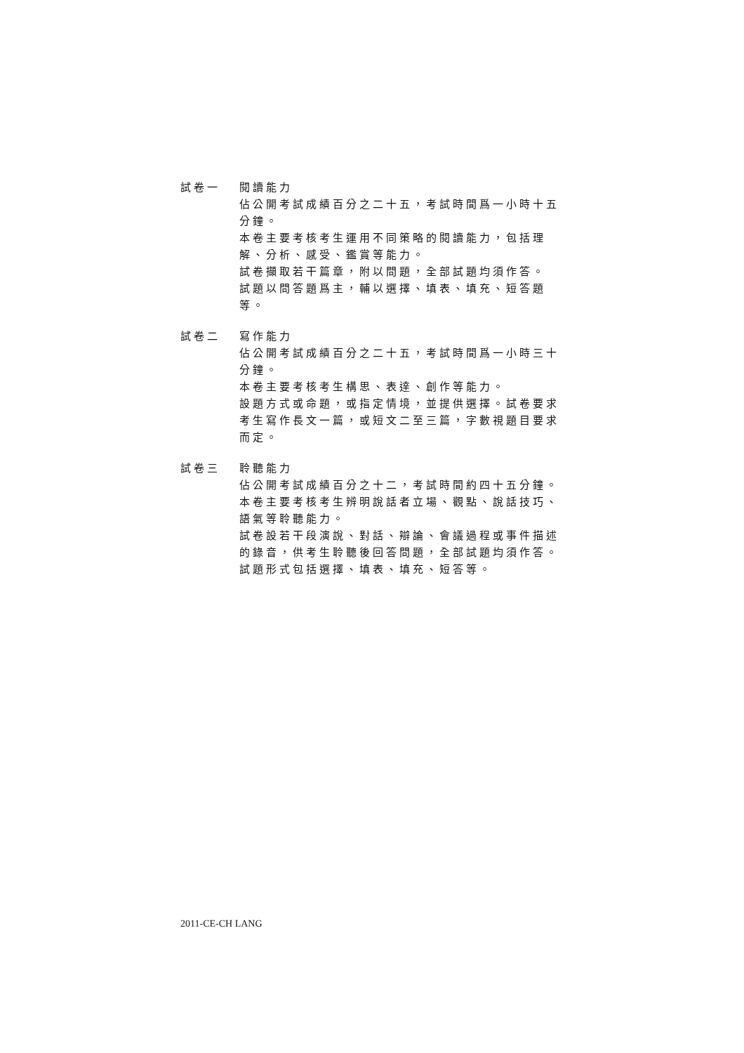試卷一 閱讀能力
佔公開考試成績百分之二十五，考試時間爲一小時十五分鐘。
本卷主要考核考生運用不同策略的閱讀能力，包括理解、分析、感受、鑑賞等能力。
試卷擷取若干篇章，附以問題，全部試題均須作答。
試題以問答題爲主，輔以選擇、填表、填充、短答題等。
試卷二 寫作能力
佔公開考試成績百分之二十五，考試時間爲一小時三十分鐘。
本卷主要考核考生構思、表達、創作等能力。
設題方式或命題，或指定情境，並提供選擇。試卷要求考生寫作長文一篇，或短文二至三篇，字數視題目要求而定。
試卷三 聆聽能力
佔公開考試成績百分之十二，考試時間約四十五分鐘。
本卷主要考核考生辨明說話者立場、觀點、說話技巧、語氣等聆聽能力。
試卷設若干段演說、對話、辯論、會議過程或事件描述的錄音，供考生聆聽後回答問題，全部試題均須作答。
試題形式包括選擇、填表、填充、短答等。
2011-CE-CH LANG